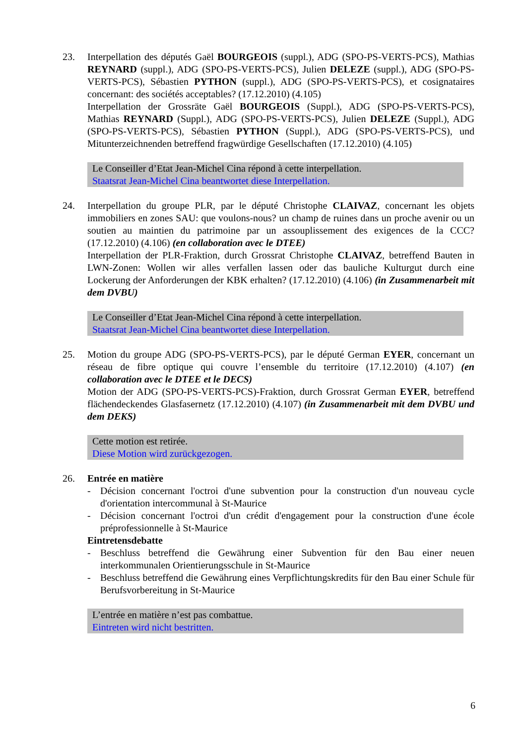23. Interpellation des députés Gaël BOURGEOIS (suppl.), ADG (SPO-PS-VERTS-PCS), Mathias REYNARD (suppl.), ADG (SPO-PS-VERTS-PCS), Julien DELEZE (suppl.), ADG (SPO-PS-VERTS-PCS), Sébastien PYTHON (suppl.), ADG (SPO-PS-VERTS-PCS), et cosignataires concernant: des sociétés acceptables? (17.12.2010) (4.105)
Interpellation der Grossräte Gaël BOURGEOIS (Suppl.), ADG (SPO-PS-VERTS-PCS), Mathias REYNARD (Suppl.), ADG (SPO-PS-VERTS-PCS), Julien DELEZE (Suppl.), ADG (SPO-PS-VERTS-PCS), Sébastien PYTHON (Suppl.), ADG (SPO-PS-VERTS-PCS), und Mitunterzeichnenden betreffend fragwürdige Gesellschaften (17.12.2010) (4.105)
Le Conseiller d’Etat Jean-Michel Cina répond à cette interpellation.
Staatsrat Jean-Michel Cina beantwortet diese Interpellation.
24. Interpellation du groupe PLR, par le député Christophe CLAIVAZ, concernant les objets immobiliers en zones SAU: que voulons-nous? un champ de ruines dans un proche avenir ou un soutien au maintien du patrimoine par un assouplissement des exigences de la CCC? (17.12.2010) (4.106) (en collaboration avec le DTEE)
Interpellation der PLR-Fraktion, durch Grossrat Christophe CLAIVAZ, betreffend Bauten in LWN-Zonen: Wollen wir alles verfallen lassen oder das bauliche Kulturgut durch eine Lockerung der Anforderungen der KBK erhalten? (17.12.2010) (4.106) (in Zusammenarbeit mit dem DVBU)
Le Conseiller d’Etat Jean-Michel Cina répond à cette interpellation.
Staatsrat Jean-Michel Cina beantwortet diese Interpellation.
25. Motion du groupe ADG (SPO-PS-VERTS-PCS), par le député German EYER, concernant un réseau de fibre optique qui couvre l’ensemble du territoire (17.12.2010) (4.107) (en collaboration avec le DTEE et le DECS)
Motion der ADG (SPO-PS-VERTS-PCS)-Fraktion, durch Grossrat German EYER, betreffend flächendeckendes Glasfasernetz (17.12.2010) (4.107) (in Zusammenarbeit mit dem DVBU und dem DEKS)
Cette motion est retirée.
Diese Motion wird zurückgezogen.
26. Entrée en matière
- Décision concernant l'octroi d'une subvention pour la construction d'un nouveau cycle d'orientation intercommunal à St-Maurice
- Décision concernant l'octroi d'un crédit d'engagement pour la construction d'une école préprofessionnelle à St-Maurice
Eintretensdebatte
- Beschluss betreffend die Gewährung einer Subvention für den Bau einer neuen interkommunalen Orientierungsschule in St-Maurice
- Beschluss betreffend die Gewährung eines Verpflichtungskredits für den Bau einer Schule für Berufsvorbereitung in St-Maurice
L’entrée en matière n’est pas combattue.
Eintreten wird nicht bestritten.
6